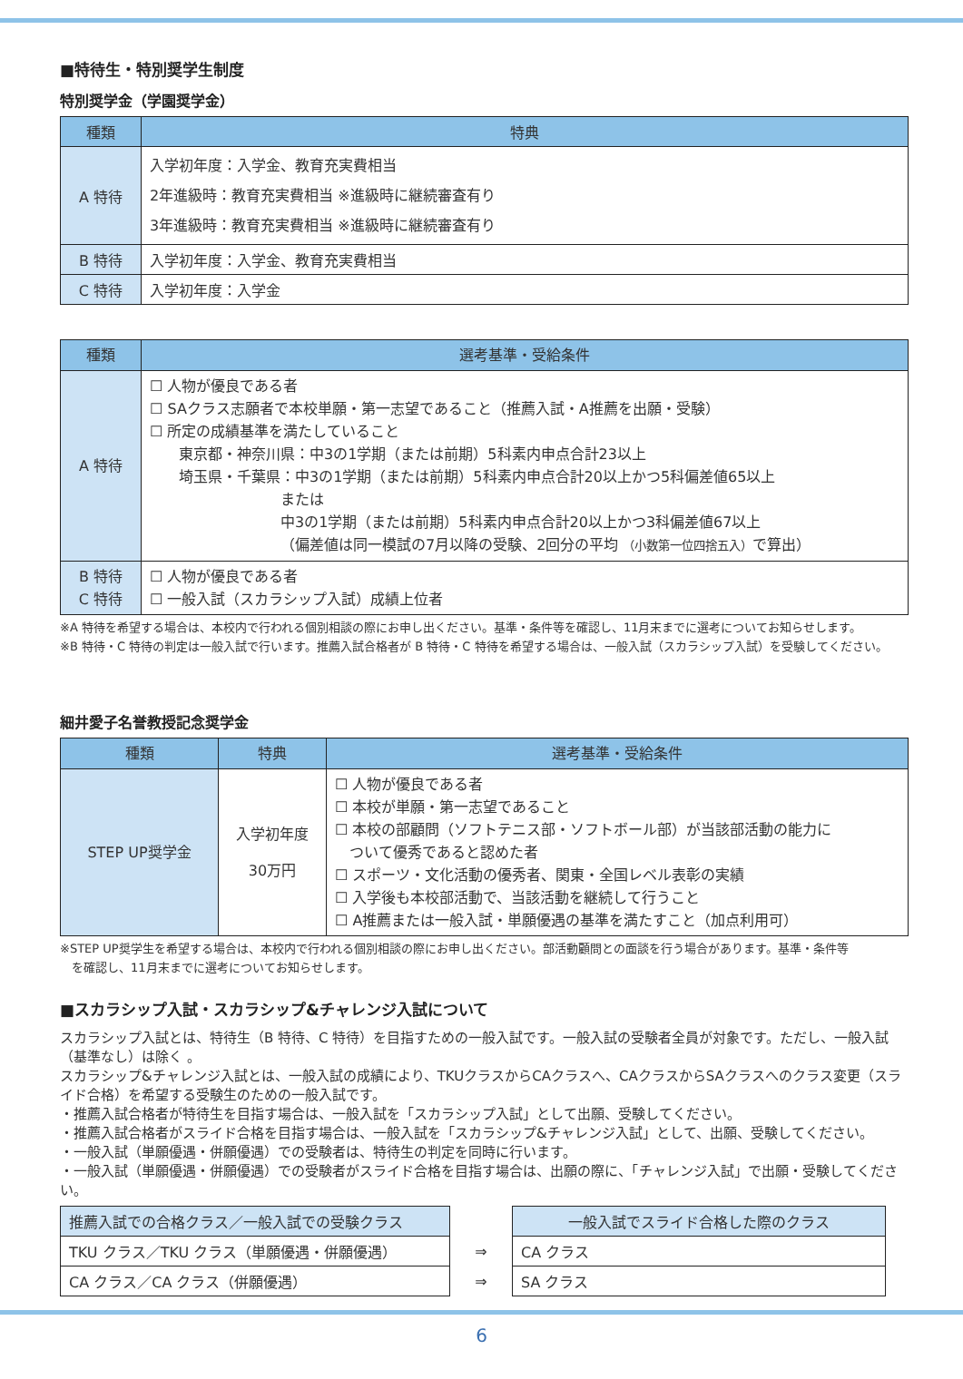■特待生・特別奨学生制度
特別奨学金（学園奨学金）
| 種類 | 特典 |
| --- | --- |
| A 特待 | 入学初年度：入学金、教育充実費相当 2年進級時：教育充実費相当 ※進級時に継続審査有り 3年進級時：教育充実費相当 ※進級時に継続審査有り |
| B 特待 | 入学初年度：入学金、教育充実費相当 |
| C 特待 | 入学初年度：入学金 |
| 種類 | 選考基準・受給条件 |
| --- | --- |
| A 特待 | ☐ 人物が優良である者 ☐ SAクラス志願者で本校単願・第一志望であること（推薦入試・A推薦を出願・受験） ☐ 所定の成績基準を満たしていること 東京都・神奈川県：中3の1学期（または前期）5科素内申点合計23以上 埼玉県・千葉県：中3の1学期（または前期）5科素内申点合計20以上かつ5科偏差値65以上 または 中3の1学期（または前期）5科素内申点合計20以上かつ3科偏差値67以上 （偏差値は同一模試の7月以降の受験、2回分の平均 （小数第一位四捨五入） で算出） |
| B 特待 C 特待 | ☐ 人物が優良である者 ☐ 一般入試（スカラシップ入試）成績上位者 |
※A 特待を希望する場合は、本校内で行われる個別相談の際にお申し出ください。基準・条件等を確認し、11月末までに選考についてお知らせします。
※B 特待・C 特待の判定は一般入試で行います。推薦入試合格者が B 特待・C 特待を希望する場合は、一般入試（スカラシップ入試）を受験してください。
細井愛子名誉教授記念奨学金
| 種類 | 特典 | 選考基準・受給条件 |
| --- | --- | --- |
| STEP UP奨学金 | 入学初年度 30万円 | ☐ 人物が優良である者 ☐ 本校が単願・第一志望であること ☐ 本校の部顧問（ソフトテニス部・ソフトボール部）が当該部活動の能力に ついて優秀であると認めた者 ☐ スポーツ・文化活動の優秀者、関東・全国レベル表彰の実績 ☐ 入学後も本校部活動で、当該活動を継続して行うこと ☐ A推薦または一般入試・単願優遇の基準を満たすこと（加点利用可） |
※STEP UP奨学生を希望する場合は、本校内で行われる個別相談の際にお申し出ください。部活動顧問との面談を行う場合があります。基準・条件等
 を確認し、11月末までに選考についてお知らせします。
■スカラシップ入試・スカラシップ&チャレンジ入試について
スカラシップ入試とは、特待生（B 特待、C 特待）を目指すための一般入試です。一般入試の受験者全員が対象です。ただし、一般入試（基準なし）は除く 。
スカラシップ&チャレンジ入試とは、一般入試の成績により、TKUクラスからCAクラスへ、CAクラスからSAクラスへのクラス変更（スライド合格）を希望する受験生のための一般入試です。
・推薦入試合格者が特待生を目指す場合は、一般入試を「スカラシップ入試」として出願、受験してください。
・推薦入試合格者がスライド合格を目指す場合は、一般入試を「スカラシップ&チャレンジ入試」として、出願、受験してください。
・一般入試（単願優遇・併願優遇）での受験者は、特待生の判定を同時に行います。
・一般入試（単願優遇・併願優遇）での受験者がスライド合格を目指す場合は、出願の際に、「チャレンジ入試」で出願・受験してください。
| 推薦入試での合格クラス／一般入試での受験クラス | | 一般入試でスライド合格した際のクラス |
| TKU クラス／TKU クラス（単願優遇・併願優遇） | ⇒ | CA クラス |
| CA クラス／CA クラス（併願優遇） | ⇒ | SA クラス |
6